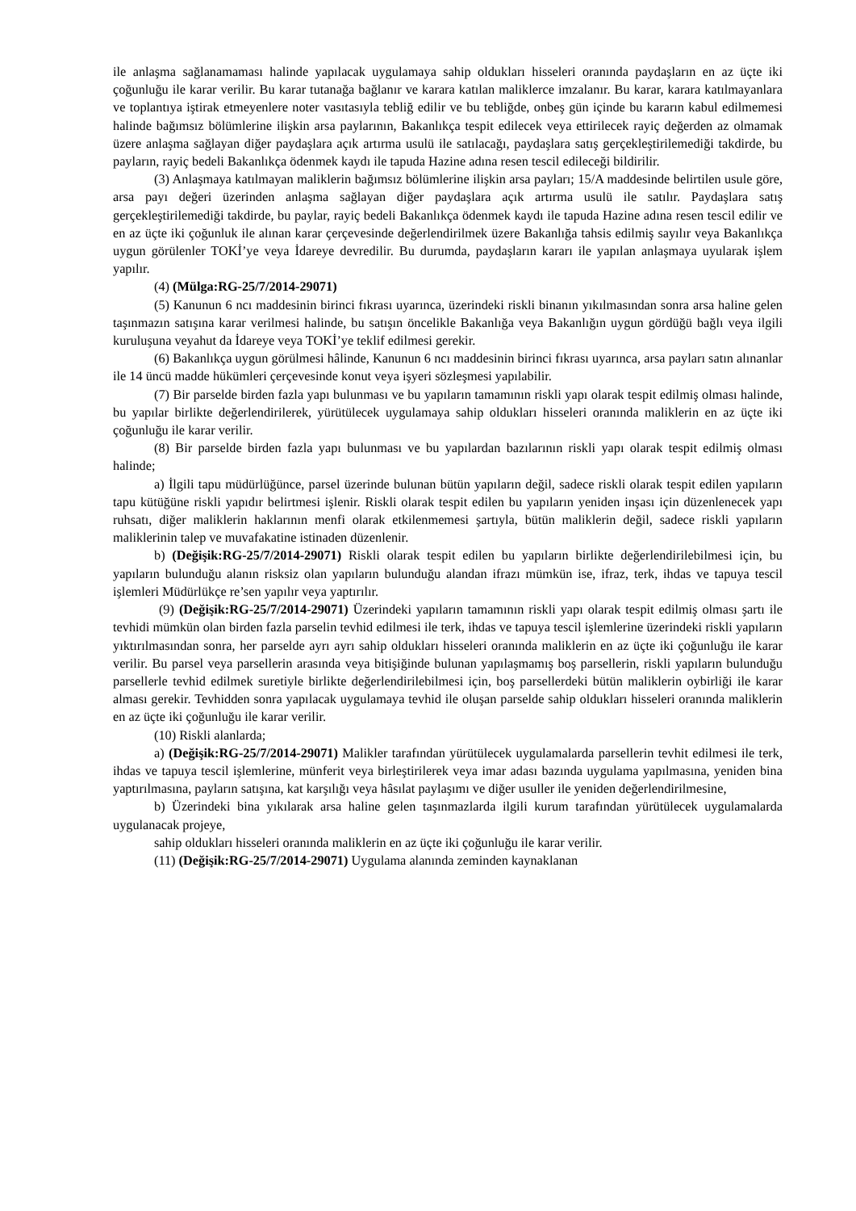ile anlaşma sağlanamaması halinde yapılacak uygulamaya sahip oldukları hisseleri oranında paydaşların en az üçte iki çoğunluğu ile karar verilir. Bu karar tutanağa bağlanır ve karara katılan maliklerce imzalanır. Bu karar, karara katılmayanlara ve toplantıya iştirak etmeyenlere noter vasıtasıyla tebliğ edilir ve bu tebliğde, onbeş gün içinde bu kararın kabul edilmemesi halinde bağımsız bölümlerine ilişkin arsa paylarının, Bakanlıkça tespit edilecek veya ettirilecek rayiç değerden az olmamak üzere anlaşma sağlayan diğer paydaşlara açık artırma usulü ile satılacağı, paydaşlara satış gerçekleştirilemediği takdirde, bu payların, rayiç bedeli Bakanlıkça ödenmek kaydı ile tapuda Hazine adına resen tescil edileceği bildirilir.
(3) Anlaşmaya katılmayan maliklerin bağımsız bölümlerine ilişkin arsa payları; 15/A maddesinde belirtilen usule göre, arsa payı değeri üzerinden anlaşma sağlayan diğer paydaşlara açık artırma usulü ile satılır. Paydaşlara satış gerçekleştirilemediği takdirde, bu paylar, rayiç bedeli Bakanlıkça ödenmek kaydı ile tapuda Hazine adına resen tescil edilir ve en az üçte iki çoğunluk ile alınan karar çerçevesinde değerlendirilmek üzere Bakanlığa tahsis edilmiş sayılır veya Bakanlıkça uygun görülenler TOKİ’ye veya İdareye devredilir. Bu durumda, paydaşların kararı ile yapılan anlaşmaya uyularak işlem yapılır.
(4) (Mülga:RG-25/7/2014-29071)
(5) Kanunun 6 ncı maddesinin birinci fıkrası uyarınca, üzerindeki riskli binanın yıkılmasından sonra arsa haline gelen taşınmazın satışına karar verilmesi halinde, bu satışın öncelikle Bakanlığa veya Bakanlığın uygun gördüğü bağlı veya ilgili kuruluşuna veyahut da İdareye veya TOKİ’ye teklif edilmesi gerekir.
(6) Bakanlıkça uygun görülmesi hâlinde, Kanunun 6 ncı maddesinin birinci fıkrası uyarınca, arsa payları satın alınanlar ile 14 üncü madde hükümleri çerçevesinde konut veya işyeri sözleşmesi yapılabilir.
(7) Bir parselde birden fazla yapı bulunması ve bu yapıların tamamının riskli yapı olarak tespit edilmiş olması halinde, bu yapılar birlikte değerlendirilerek, yürütülecek uygulamaya sahip oldukları hisseleri oranında maliklerin en az üçte iki çoğunluğu ile karar verilir.
(8) Bir parselde birden fazla yapı bulunması ve bu yapılardan bazılarının riskli yapı olarak tespit edilmiş olması halinde;
a) İlgili tapu müdürlüğünce, parsel üzerinde bulunan bütün yapıların değil, sadece riskli olarak tespit edilen yapıların tapu kütüğüne riskli yapıdır belirtmesi işlenir. Riskli olarak tespit edilen bu yapıların yeniden inşası için düzenlenecek yapı ruhsatı, diğer maliklerin haklarının menfi olarak etkilenmemesi şartıyla, bütün maliklerin değil, sadece riskli yapıların maliklerinin talep ve muvafakatine istinaden düzenlenir.
b) (Değişik:RG-25/7/2014-29071) Riskli olarak tespit edilen bu yapıların birlikte değerlendirilebilmesi için, bu yapıların bulunduğu alanın risksiz olan yapıların bulunduğu alandan ifrazı mümkün ise, ifraz, terk, ihdas ve tapuya tescil işlemleri Müdürlükçe re’sen yapılır veya yaptırılır.
(9) (Değişik:RG-25/7/2014-29071) Üzerindeki yapıların tamamının riskli yapı olarak tespit edilmiş olması şartı ile tevhidi mümkün olan birden fazla parselin tevhid edilmesi ile terk, ihdas ve tapuya tescil işlemlerine üzerindeki riskli yapıların yıktırılmasından sonra, her parselde ayrı ayrı sahip oldukları hisseleri oranında maliklerin en az üçte iki çoğunluğu ile karar verilir. Bu parsel veya parsellerin arasında veya bitişiğinde bulunan yapılaşmamış boş parsellerin, riskli yapıların bulunduğu parsellerle tevhid edilmek suretiyle birlikte değerlendirilebilmesi için, boş parsellerdeki bütün maliklerin oybirliği ile karar alması gerekir. Tevhidden sonra yapılacak uygulamaya tevhid ile oluşan parselde sahip oldukları hisseleri oranında maliklerin en az üçte iki çoğunluğu ile karar verilir.
(10) Riskli alanlarda;
a) (Değişik:RG-25/7/2014-29071) Malikler tarafından yürütülecek uygulamalarda parsellerin tevhit edilmesi ile terk, ihdas ve tapuya tescil işlemlerine, münferit veya birleştirilerek veya imar adası bazında uygulama yapılmasına, yeniden bina yaptırılmasına, payların satışına, kat karşılığı veya hâsılat paylaşımı ve diğer usuller ile yeniden değerlendirilmesine,
b) Üzerindeki bina yıkılarak arsa haline gelen taşınmazlarda ilgili kurum tarafından yürütülecek uygulamalarda uygulanacak projeye,
sahip oldukları hisseleri oranında maliklerin en az üçte iki çoğunluğu ile karar verilir.
(11) (Değişik:RG-25/7/2014-29071) Uygulama alanında zeminden kaynaklanan